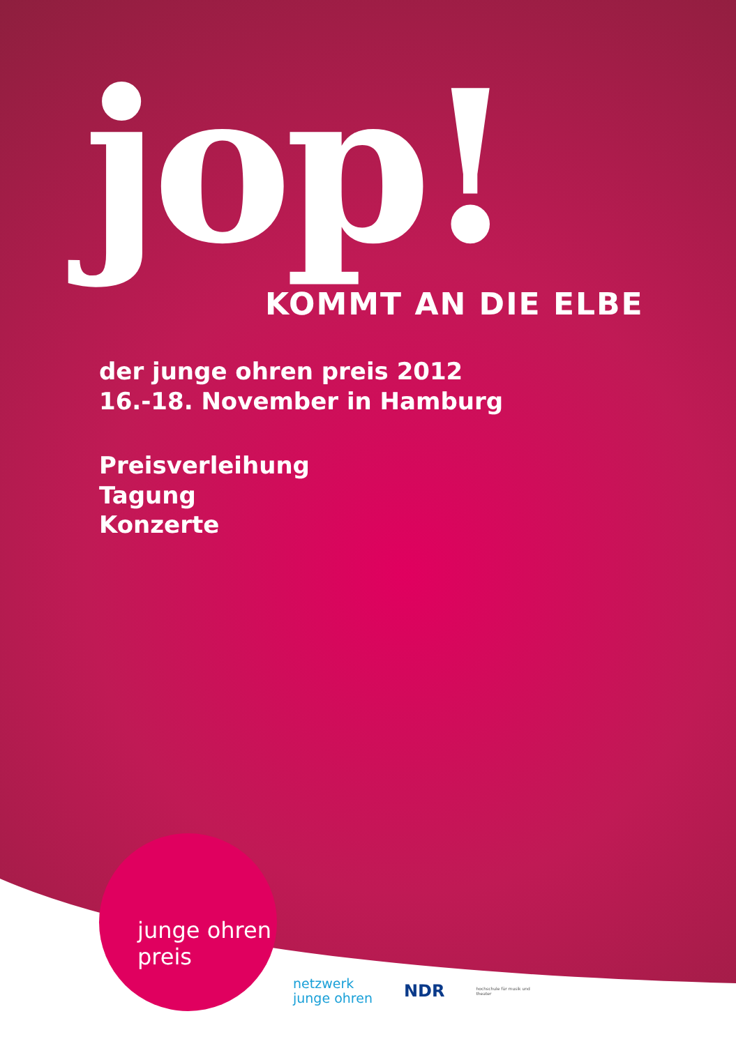jop!
KOMMT AN DIE ELBE
der junge ohren preis 2012
16.-18. November in Hamburg
Preisverleihung
Tagung
Konzerte
junge ohren
preis
netzwerk
junge ohren
NDR
hochschule für musik und theater